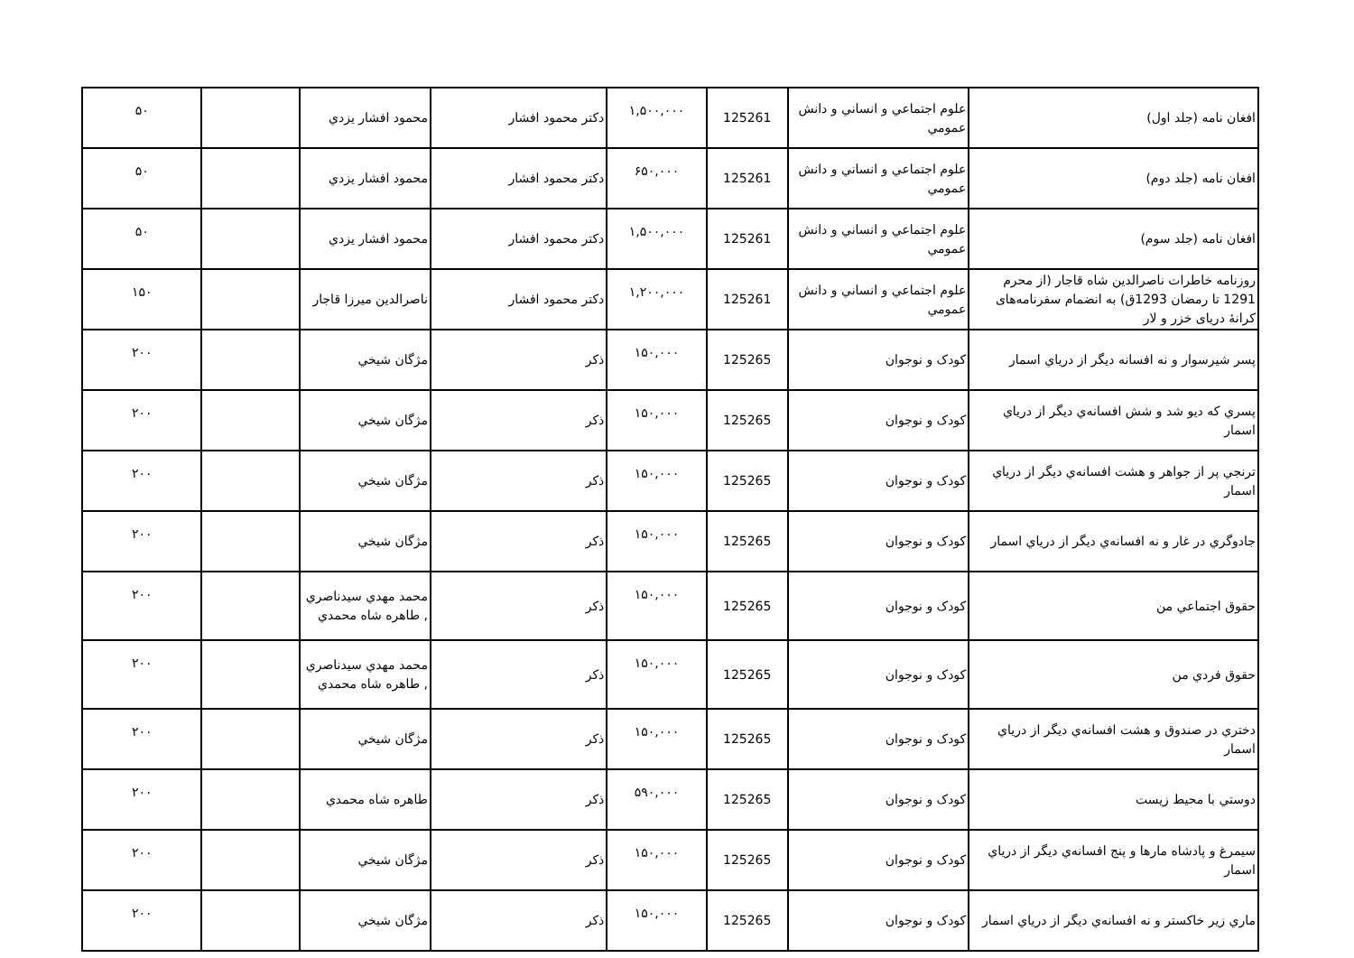| افغان نامه (جلد اول) | علوم اجتماعي و انساني و دانش عمومي | 125261 | ۱,۵۰۰,۰۰۰ | دکتر محمود افشار | محمود افشار يزدي | | ۵۰ |
| افغان نامه (جلد دوم) | علوم اجتماعي و انساني و دانش عمومي | 125261 | ۶۵۰,۰۰۰ | دکتر محمود افشار | محمود افشار يزدي | | ۵۰ |
| افغان نامه (جلد سوم) | علوم اجتماعي و انساني و دانش عمومي | 125261 | ۱,۵۰۰,۰۰۰ | دکتر محمود افشار | محمود افشار يزدي | | ۵۰ |
| روزنامه خاطرات ناصرالدين شاه قاجار (از محرم 1291 تا رمضان 1293ق) به انضمام سفرنامه‌های کرانهٔ دریای خزر و لار | علوم اجتماعي و انساني و دانش عمومي | 125261 | ۱,۲۰۰,۰۰۰ | دکتر محمود افشار | ناصرالدين ميرزا قاجار | | ۱۵۰ |
| پسر شيرسوار و نه افسانه ديگر از درياي اسمار | کودک و نوجوان | 125265 | ۱۵۰,۰۰۰ | ذکر | مژگان شيخي | | ۲۰۰ |
| پسري که ديو شد و شش افسانه‌ي ديگر از درياي اسمار | کودک و نوجوان | 125265 | ۱۵۰,۰۰۰ | ذکر | مژگان شيخي | | ۲۰۰ |
| ترنجي پر از جواهر و هشت افسانه‌ي ديگر از درياي اسمار | کودک و نوجوان | 125265 | ۱۵۰,۰۰۰ | ذکر | مژگان شيخي | | ۲۰۰ |
| جادوگري در غار و نه افسانه‌ي ديگر از درياي اسمار | کودک و نوجوان | 125265 | ۱۵۰,۰۰۰ | ذکر | مژگان شيخي | | ۲۰۰ |
| حقوق اجتماعي من | کودک و نوجوان | 125265 | ۱۵۰,۰۰۰ | ذکر | محمد مهدي سيدناصري , طاهره شاه محمدي | | ۲۰۰ |
| حقوق فردي من | کودک و نوجوان | 125265 | ۱۵۰,۰۰۰ | ذکر | محمد مهدي سيدناصري , طاهره شاه محمدي | | ۲۰۰ |
| دختري در صندوق و هشت افسانه‌ي ديگر از درياي اسمار | کودک و نوجوان | 125265 | ۱۵۰,۰۰۰ | ذکر | مژگان شيخي | | ۲۰۰ |
| دوستي با محيط زيست | کودک و نوجوان | 125265 | ۵۹۰,۰۰۰ | ذکر | طاهره شاه محمدي | | ۲۰۰ |
| سيمرغ و پادشاه مارها و پنج افسانه‌ي ديگر از درياي اسمار | کودک و نوجوان | 125265 | ۱۵۰,۰۰۰ | ذکر | مژگان شيخي | | ۲۰۰ |
| ماري زير خاکستر و نه افسانه‌ي ديگر از درياي اسمار | کودک و نوجوان | 125265 | ۱۵۰,۰۰۰ | ذکر | مژگان شيخي | | ۲۰۰ |